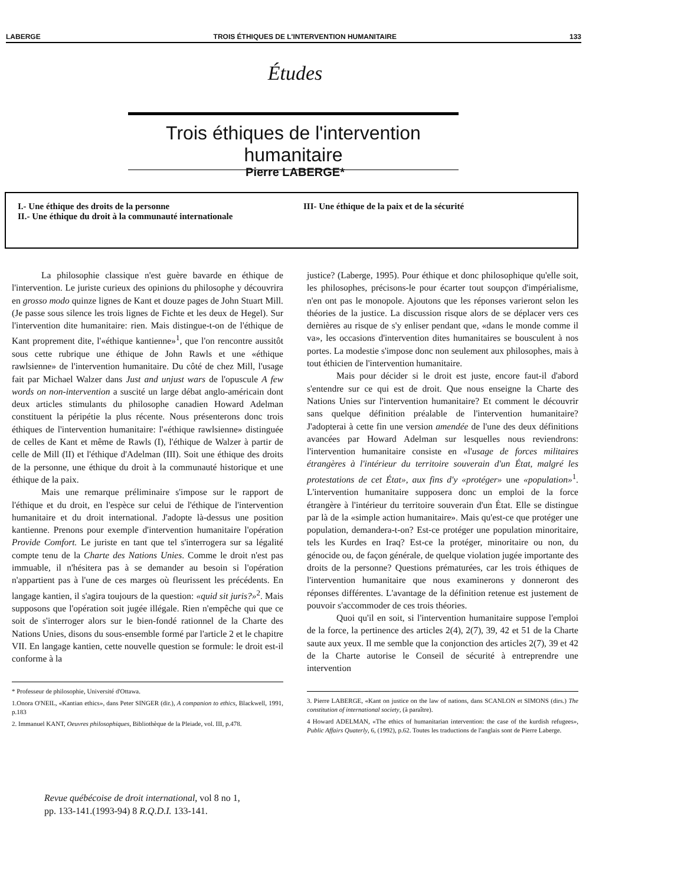LABERGE TROIS ÉTHIQUES DE L'INTERVENTION HUMANITAIRE 133
Études
Trois éthiques de l'intervention humanitaire
Pierre LABERGE*
I.- Une éthique des droits de la personne
II.- Une éthique du droit à la communauté internationale
III- Une éthique de la paix et de la sécurité
La philosophie classique n'est guère bavarde en éthique de l'intervention. Le juriste curieux des opinions du philosophe y découvrira en grosso modo quinze lignes de Kant et douze pages de John Stuart Mill. (Je passe sous silence les trois lignes de Fichte et les deux de Hegel). Sur l'intervention dite humanitaire: rien. Mais distingue-t-on de l'éthique de Kant proprement dite, l'«éthique kantienne»<sup>1</sup>, que l'on rencontre aussitôt sous cette rubrique une éthique de John Rawls et une «éthique rawlsienne» de l'intervention humanitaire. Du côté de chez Mill, l'usage fait par Michael Walzer dans Just and unjust wars de l'opuscule A few words on non-intervention a suscité un large débat anglo-américain dont deux articles stimulants du philosophe canadien Howard Adelman constituent la péripétie la plus récente. Nous présenterons donc trois éthiques de l'intervention humanitaire: l'«éthique rawlsienne» distinguée de celles de Kant et même de Rawls (I), l'éthique de Walzer à partir de celle de Mill (II) et l'éthique d'Adelman (III). Soit une éthique des droits de la personne, une éthique du droit à la communauté historique et une éthique de la paix.
Mais une remarque préliminaire s'impose sur le rapport de l'éthique et du droit, en l'espèce sur celui de l'éthique de l'intervention humanitaire et du droit international. J'adopte là-dessus une position kantienne. Prenons pour exemple d'intervention humanitaire l'opération Provide Comfort. Le juriste en tant que tel s'interrogera sur sa légalité compte tenu de la Charte des Nations Unies. Comme le droit n'est pas immuable, il n'hésitera pas à se demander au besoin si l'opération n'appartient pas à l'une de ces marges où fleurissent les précédents. En langage kantien, il s'agira toujours de la question: «quid sit juris?»<sup>2</sup>. Mais supposons que l'opération soit jugée illégale. Rien n'empêche qui que ce soit de s'interroger alors sur le bien-fondé rationnel de la Charte des Nations Unies, disons du sous-ensemble formé par l'article 2 et le chapitre VII. En langage kantien, cette nouvelle question se formule: le droit est-il conforme à la
* Professeur de philosophie, Université d'Ottawa.
1.Onora O'NEIL, «Kantian ethics», dans Peter SINGER (dir.), A companion to ethics, Blackwell, 1991, p.183
2. Immanuel KANT, Oeuvres philosophiques, Bibliothèque de la Pleiade, vol. III, p.478.
justice? (Laberge, 1995). Pour éthique et donc philosophique qu'elle soit, les philosophes, précisons-le pour écarter tout soupçon d'impérialisme, n'en ont pas le monopole. Ajoutons que les réponses varieront selon les théories de la justice. La discussion risque alors de se déplacer vers ces dernières au risque de s'y enliser pendant que, «dans le monde comme il va», les occasions d'intervention dites humanitaires se bousculent à nos portes. La modestie s'impose donc non seulement aux philosophes, mais à tout éthicien de l'intervention humanitaire.
Mais pour décider si le droit est juste, encore faut-il d'abord s'entendre sur ce qui est de droit. Que nous enseigne la Charte des Nations Unies sur l'intervention humanitaire? Et comment le découvrir sans quelque définition préalable de l'intervention humanitaire? J'adopterai à cette fin une version amendée de l'une des deux définitions avancées par Howard Adelman sur lesquelles nous reviendrons: l'intervention humanitaire consiste en «l'usage de forces militaires étrangères à l'intérieur du territoire souverain d'un État, malgré les protestations de cet État», aux fins d'y «protéger» une «population»<sup>1</sup>. L'intervention humanitaire supposera donc un emploi de la force étrangère à l'intérieur du territoire souverain d'un État. Elle se distingue par là de la «simple action humanitaire». Mais qu'est-ce que protéger une population, demandera-t-on? Est-ce protéger une population minoritaire, tels les Kurdes en Iraq? Est-ce la protéger, minoritaire ou non, du génocide ou, de façon générale, de quelque violation jugée importante des droits de la personne? Questions prématurées, car les trois éthiques de l'intervention humanitaire que nous examinerons y donneront des réponses différentes. L'avantage de la définition retenue est justement de pouvoir s'accommoder de ces trois théories.
Quoi qu'il en soit, si l'intervention humanitaire suppose l'emploi de la force, la pertinence des articles 2(4), 2(7), 39, 42 et 51 de la Charte saute aux yeux. Il me semble que la conjonction des articles 2(7), 39 et 42 de la Charte autorise le Conseil de sécurité à entreprendre une intervention
3. Pierre LABERGE, «Kant on justice on the law of nations, dans SCANLON et SIMONS (dirs.) The constitution of international society, (à paraître).
4 Howard ADELMAN, «The ethics of humanitarian intervention: the case of the kurdish refugees», Public Affairs Quaterly, 6, (1992), p.62. Toutes les traductions de l'anglais sont de Pierre Laberge.
Revue québécoise de droit international, vol 8 no 1,
pp. 133-141.(1993-94) 8 R.Q.D.I. 133-141.